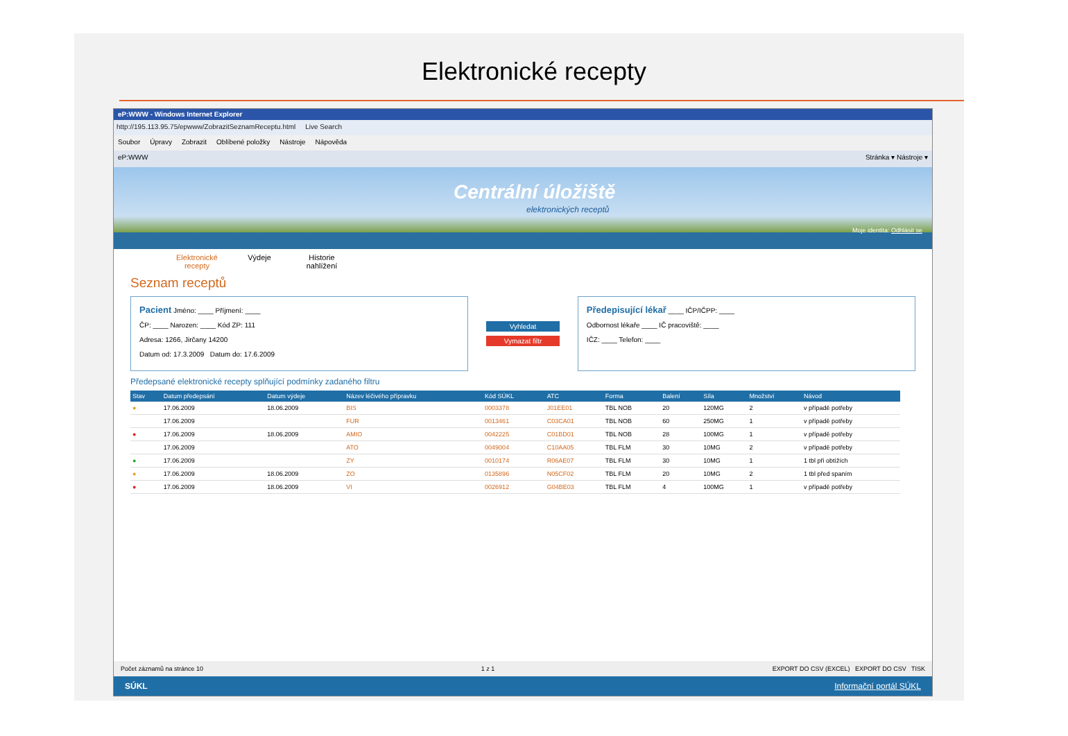Elektronické recepty
eP:WWW - Windows Internet Explorer
http://195.113.95.75/epwww/ZobrazitSeznamReceptu.html Live Search
Soubor Úpravy Zobrazit Oblíbené položky Nástroje Nápověda
eP:WWW Stránka ▾ Nástroje ▾
Centrální úložiště
elektronických receptů
Moje identita: Odhlásit se
Elektronické recepty
Výdeje Historie nahlížení
Seznam receptů
Pacient Jméno: ____ Příjmení: ____
ČP: ____ Narozen: ____ Kód ZP: 111
Adresa: 1266, Jirčany 14200
Datum od: 17.3.2009 Datum do: 17.6.2009
Vyhledat
Vymazat filtr
Předepisující lékař ____ IČP/IČPP: ____
Odbornost lékaře ____ IČ pracoviště: ____
IČZ: ____ Telefon: ____
Předepsané elektronické recepty splňující podmínky zadaného filtru
| Stav | Datum předepsání | Datum výdeje | Název léčivého přípravku | Kód SÚKL | ATC | Forma | Balení | Síla | Množství | Návod |
| --- | --- | --- | --- | --- | --- | --- | --- | --- | --- | --- |
| ● | 17.06.2009 | 18.06.2009 | BIS | 0003378 | J01EE01 | TBL NOB | 20 | 120MG | 2 | v případě potřeby |
| | 17.06.2009 | | FUR | 0013461 | C03CA01 | TBL NOB | 60 | 250MG | 1 | v případě potřeby |
| ● | 17.06.2009 | 18.06.2009 | AMIO | 0042225 | C01BD01 | TBL NOB | 28 | 100MG | 1 | v případě potřeby |
| | 17.06.2009 | | ATO | 0049004 | C10AA05 | TBL FLM | 30 | 10MG | 2 | v případě potřeby |
| ● | 17.06.2009 | | ZY | 0010174 | R06AE07 | TBL FLM | 30 | 10MG | 1 | 1 tbl při obtížích |
| ● | 17.06.2009 | 18.06.2009 | ZO | 0135896 | N05CF02 | TBL FLM | 20 | 10MG | 2 | 1 tbl před spaním |
| ● | 17.06.2009 | 18.06.2009 | VI | 0026912 | G04BE03 | TBL FLM | 4 | 100MG | 1 | v případě potřeby |
Počet záznamů na stránce 10 1 z 1 EXPORT DO CSV (EXCEL) EXPORT DO CSV TISK
SÚKL Informační portál SÚKL